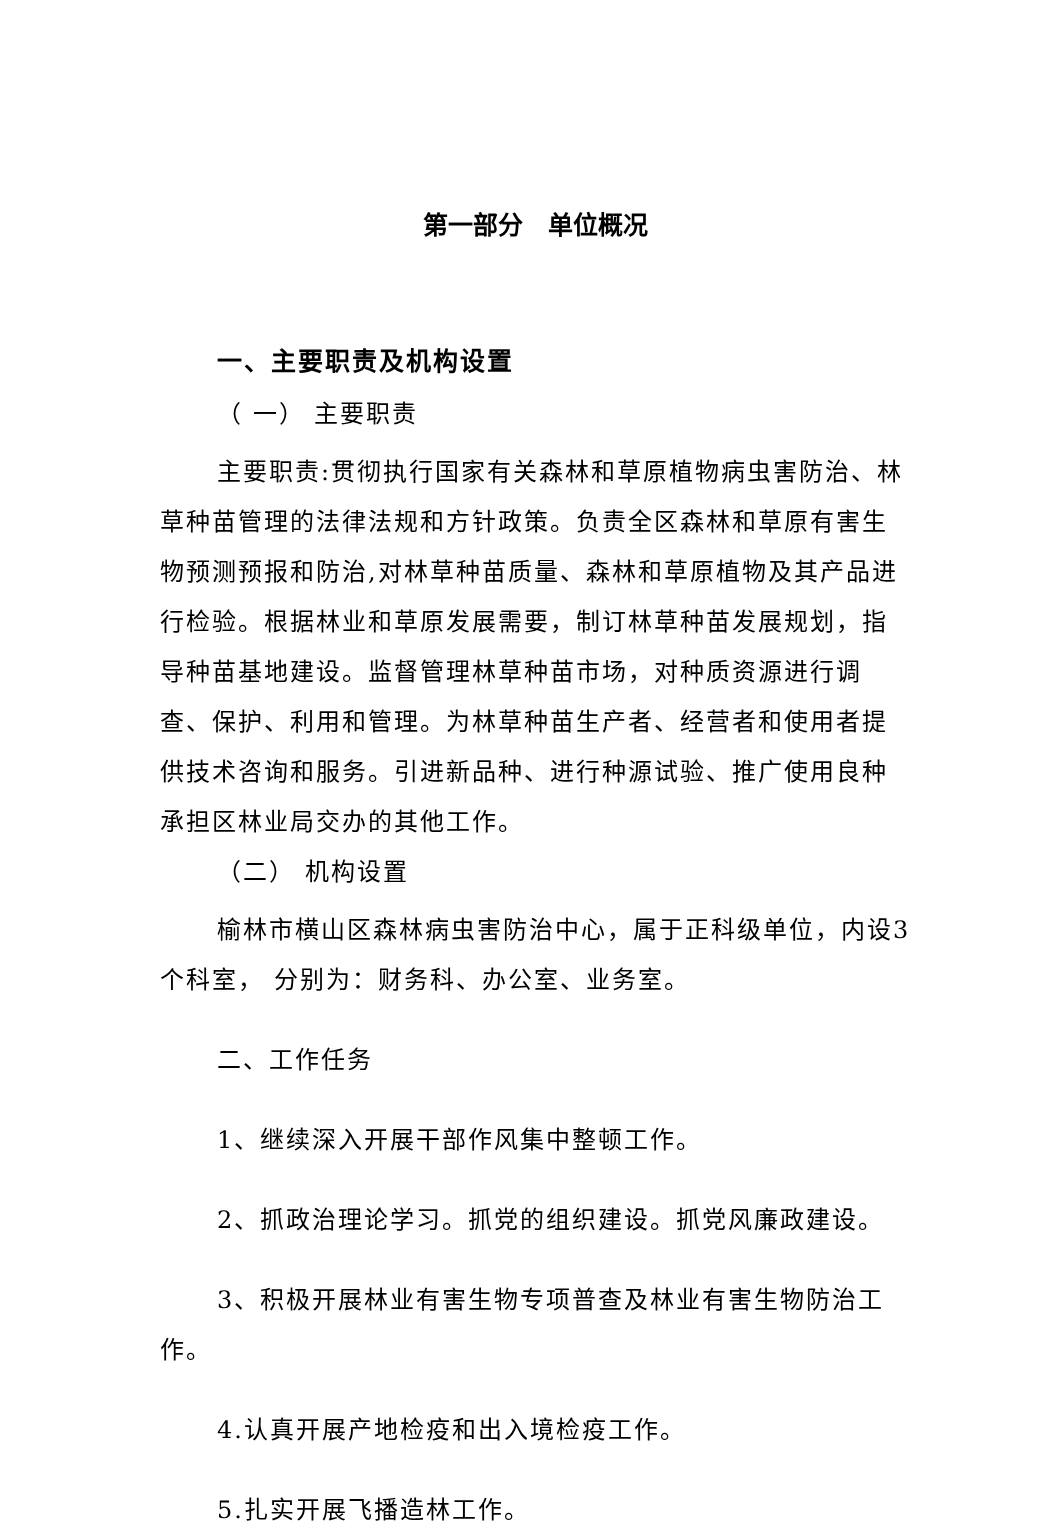第一部分　单位概况
一、主要职责及机构设置
（ 一） 主要职责
主要职责:贯彻执行国家有关森林和草原植物病虫害防治、林草种苗管理的法律法规和方针政策。负责全区森林和草原有害生物预测预报和防治,对林草种苗质量、森林和草原植物及其产品进行检验。根据林业和草原发展需要，制订林草种苗发展规划，指导种苗基地建设。监督管理林草种苗市场，对种质资源进行调查、保护、利用和管理。为林草种苗生产者、经营者和使用者提供技术咨询和服务。引进新品种、进行种源试验、推广使用良种承担区林业局交办的其他工作。
（二） 机构设置
榆林市横山区森林病虫害防治中心，属于正科级单位，内设3个科室， 分别为：财务科、办公室、业务室。
二、工作任务
1、继续深入开展干部作风集中整顿工作。
2、抓政治理论学习。抓党的组织建设。抓党风廉政建设。
3、积极开展林业有害生物专项普查及林业有害生物防治工作。
4.认真开展产地检疫和出入境检疫工作。
5.扎实开展飞播造林工作。